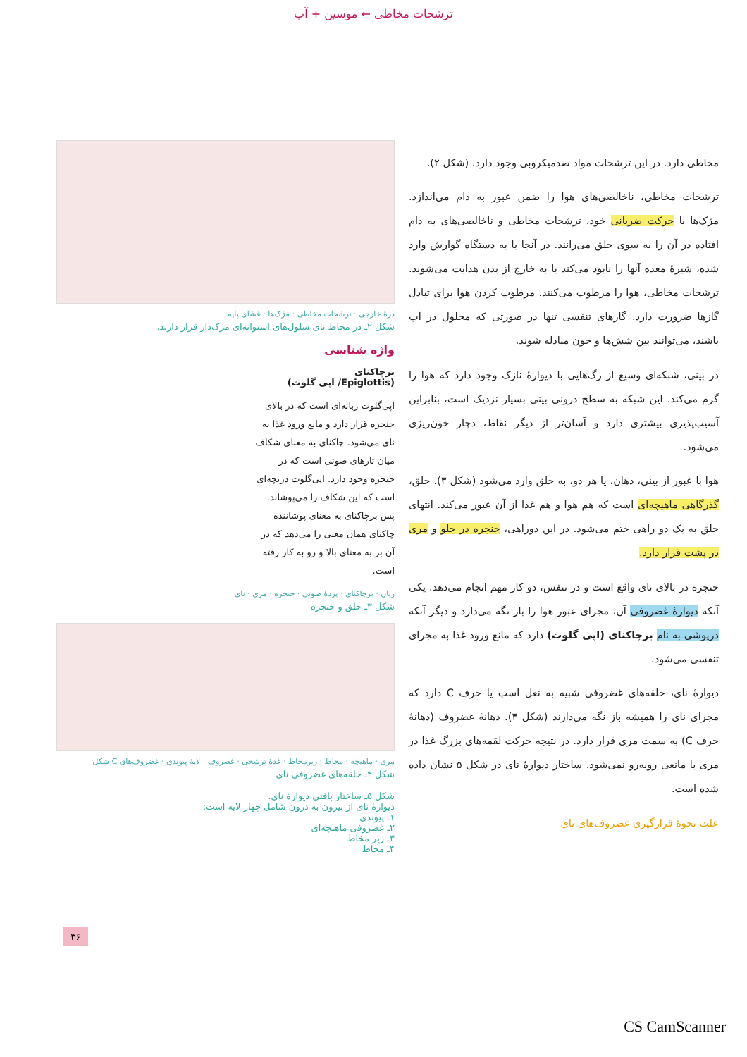ترشحات مخاطی ← موسین + آب
مخاطی دارد. در این ترشحات مواد ضدمیکروبی وجود دارد. (شکل ۲).
ترشحات مخاطی، ناخالصی‌های هوا را ضمن عبور به دام می‌اندازد. مژک‌ها با حرکت ضربانی خود، ترشحات مخاطی و ناخالصی‌های به دام افتاده در آن را به سوی حلق می‌رانند. در آنجا یا به دستگاه گوارش وارد شده، شیرهٔ معده آنها را نابود می‌کند یا به خارج از بدن هدایت می‌شوند. ترشحات مخاطی، هوا را مرطوب می‌کنند. مرطوب کردن هوا برای تبادل گازها ضرورت دارد. گازهای تنفسی تنها در صورتی که محلول در آب باشند، می‌توانند بین شش‌ها و خون مبادله شوند.
در بینی، شبکه‌ای وسیع از رگ‌هایی با دیوارهٔ نازک وجود دارد که هوا را گرم می‌کند. این شبکه به سطح درونی بینی بسیار نزدیک است، بنابراین آسیب‌پذیری بیشتری دارد و آسان‌تر از دیگر نقاط، دچار خون‌ریزی می‌شود.
هوا با عبور از بینی، دهان، یا هر دو، به حلق وارد می‌شود (شکل ۳). حلق، گذرگاهی ماهیچه‌ای است که هم هوا و هم غذا از آن عبور می‌کند. انتهای حلق به یک دو راهی ختم می‌شود. در این دوراهی، حنجره در جلو و مری در پشت قرار دارد.
حنجره در بالای نای واقع است و در تنفس، دو کار مهم انجام می‌دهد. یکی آنکه دیوارهٔ غضروفی آن، مجرای عبور هوا را باز نگه می‌دارد و دیگر آنکه درپوشی به نام برچاکنای (اپی گلوت) دارد که مانع ورود غذا به مجرای تنفسی می‌شود.
دیوارهٔ نای، حلقه‌های غضروفی شبیه به نعل اسب یا حرف C دارد که مجرای نای را همیشه باز نگه می‌دارند (شکل ۴). دهانهٔ غضروف (دهانهٔ حرف C) به سمت مری قرار دارد. در نتیجه حرکت لقمه‌های بزرگ غذا در مری با مانعی روبه‌رو نمی‌شود. ساختار دیوارهٔ نای در شکل ۵ نشان داده شده است.
علت نحوهٔ قرارگیری غضروف‌های نای
ذرهٔ خارجی · ترشحات مخاطی · مژک‌ها · غشای پایه
شکل ۲ـ در مخاط نای سلول‌های استوانه‌ای مژک‌دار قرار دارند.
واژه شناسی
برچاکنای
(Epiglottis/ اپی گلوت)
اپی‌گلوت زبانه‌ای است که در بالای حنجره قرار دارد و مانع ورود غذا به نای می‌شود. چاکنای به معنای شکاف میان تارهای صوتی است که در حنجره وجود دارد. اپی‌گلوت دریچه‌ای است که این شکاف را می‌پوشاند. پس برچاکنای به معنای پوشاننده چاکنای همان معنی را می‌دهد که در آن بر به معنای بالا و رو به کار رفته است.
زبان · برچاکنای · پردهٔ صوتی · حنجره · مری · نای
شکل ۳ـ حلق و حنجره
مری · ماهیچه · مخاط · زیرمخاط · غدهٔ ترشحی · غضروف · لایهٔ پیوندی · غضروف‌های C شکل
شکل ۴ـ حلقه‌های غضروفی نای
شکل ۵ـ ساختار بافتی دیوارهٔ نای.
دیوارهٔ نای از بیرون به درون شامل چهار لایه است:
۱ـ پیوندی
۲ـ غضروفی ماهیچه‌ای
۳ـ زیر مخاط
۴ـ مخاط
۳۶
CS CamScanner